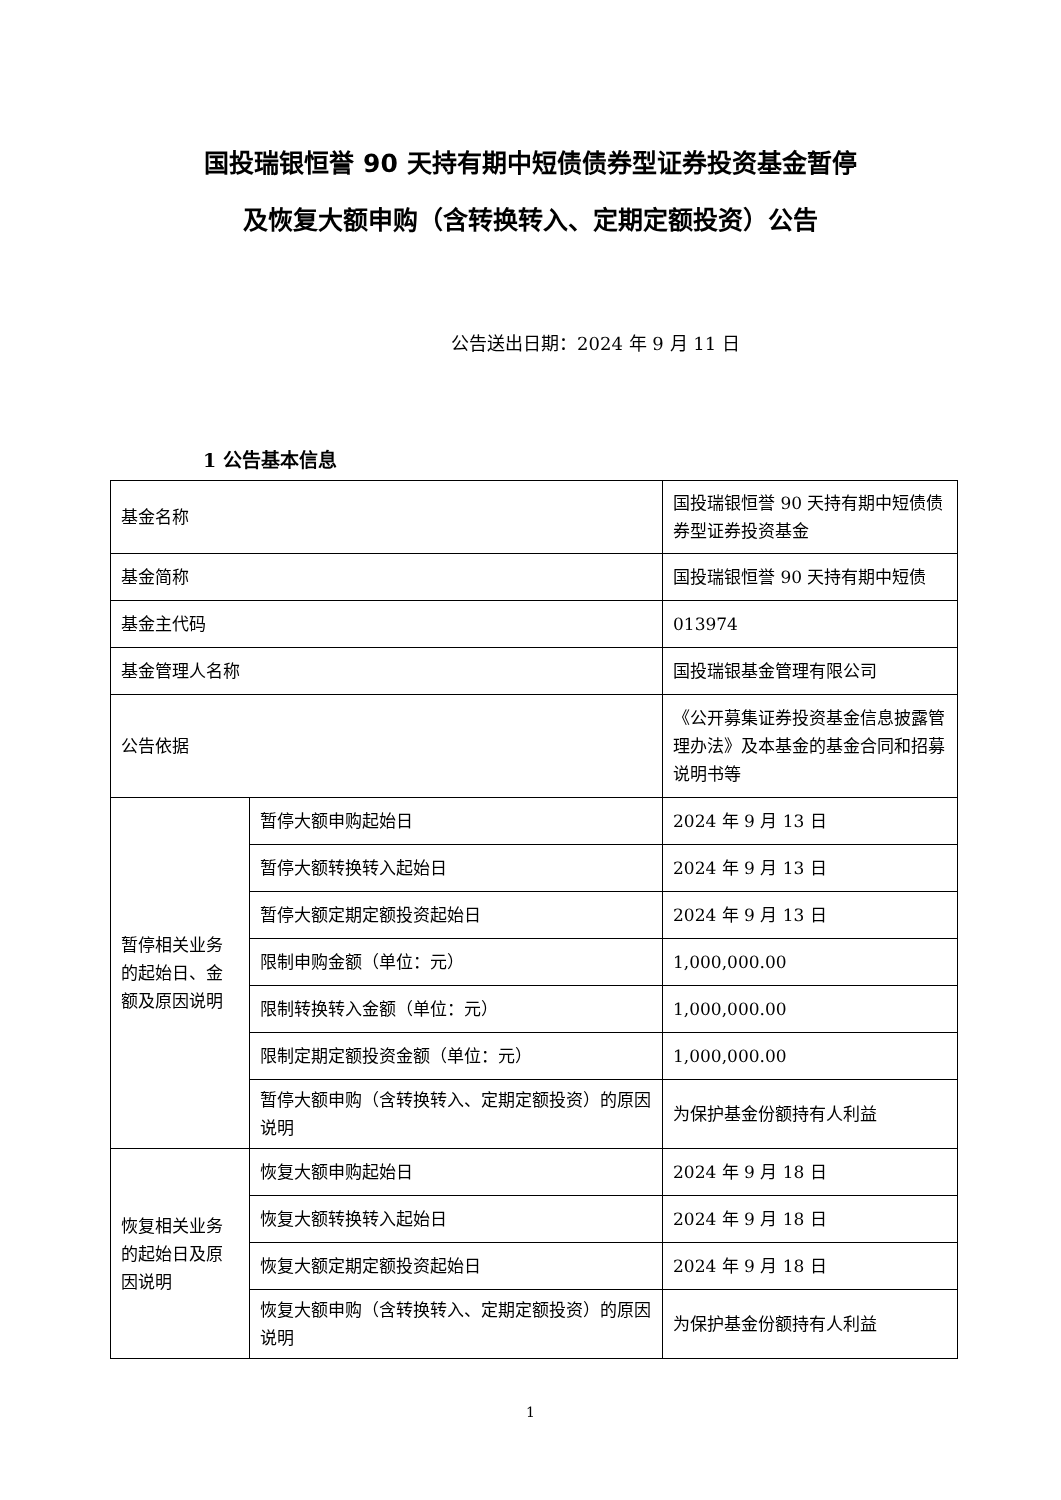国投瑞银恒誉 90 天持有期中短债债券型证券投资基金暂停
及恢复大额申购（含转换转入、定期定额投资）公告
公告送出日期：2024 年 9 月 11 日
1 公告基本信息
| 基金名称 | | 国投瑞银恒誉 90 天持有期中短债债券型证券投资基金 |
| 基金简称 | | 国投瑞银恒誉 90 天持有期中短债 |
| 基金主代码 | | 013974 |
| 基金管理人名称 | | 国投瑞银基金管理有限公司 |
| 公告依据 | | 《公开募集证券投资基金信息披露管理办法》及本基金的基金合同和招募说明书等 |
| 暂停相关业务的起始日、金额及原因说明 | 暂停大额申购起始日 | 2024 年 9 月 13 日 |
| | 暂停大额转换转入起始日 | 2024 年 9 月 13 日 |
| | 暂停大额定期定额投资起始日 | 2024 年 9 月 13 日 |
| | 限制申购金额（单位：元） | 1,000,000.00 |
| | 限制转换转入金额（单位：元） | 1,000,000.00 |
| | 限制定期定额投资金额（单位：元） | 1,000,000.00 |
| | 暂停大额申购（含转换转入、定期定额投资）的原因说明 | 为保护基金份额持有人利益 |
| 恢复相关业务的起始日及原因说明 | 恢复大额申购起始日 | 2024 年 9 月 18 日 |
| | 恢复大额转换转入起始日 | 2024 年 9 月 18 日 |
| | 恢复大额定期定额投资起始日 | 2024 年 9 月 18 日 |
| | 恢复大额申购（含转换转入、定期定额投资）的原因说明 | 为保护基金份额持有人利益 |
1